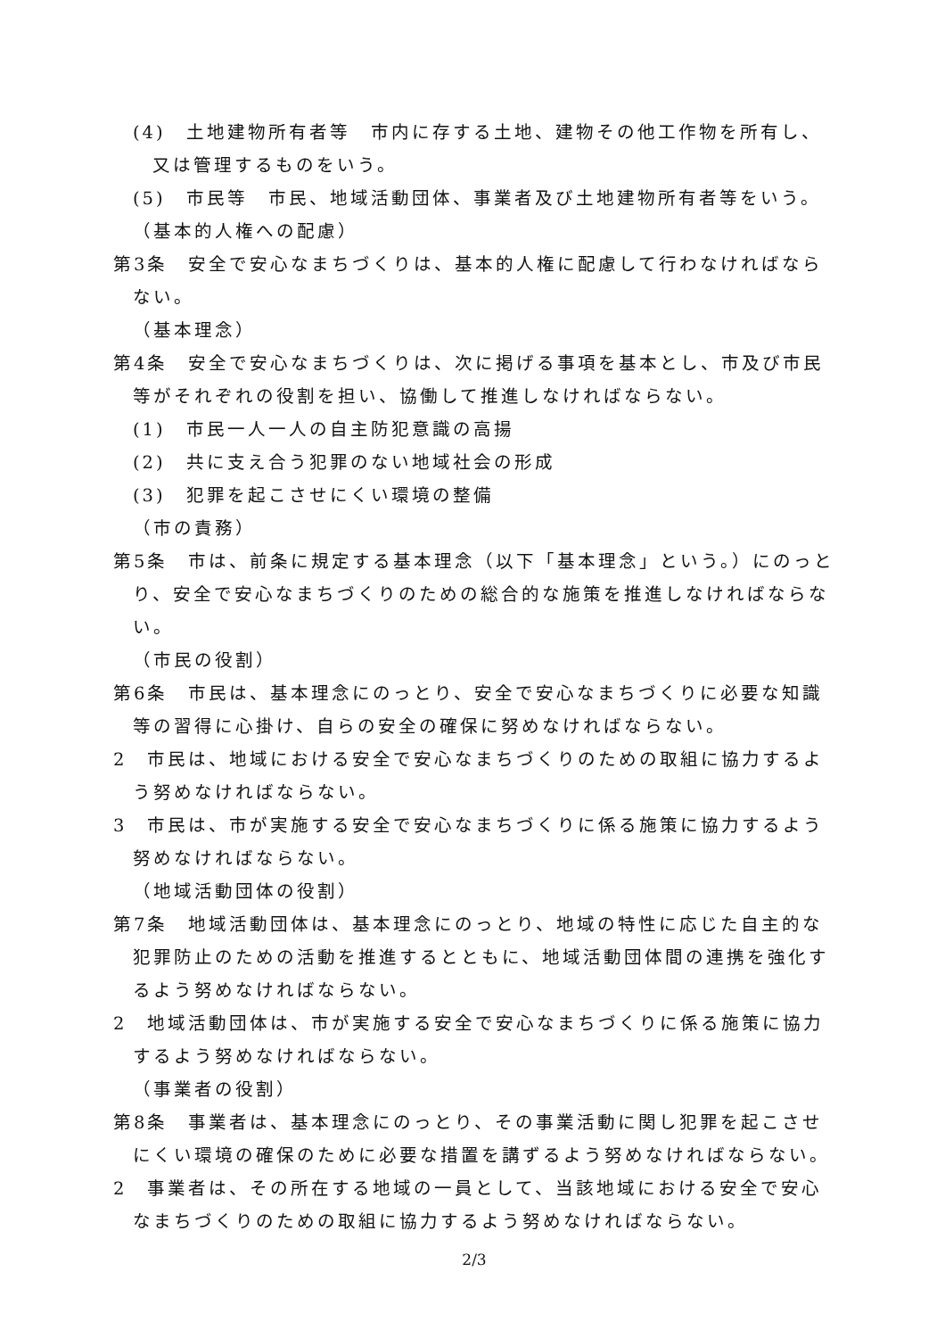(4)　土地建物所有者等　市内に存する土地、建物その他工作物を所有し、又は管理するものをいう。
(5)　市民等　市民、地域活動団体、事業者及び土地建物所有者等をいう。
（基本的人権への配慮）
第3条　安全で安心なまちづくりは、基本的人権に配慮して行わなければならない。
（基本理念）
第4条　安全で安心なまちづくりは、次に掲げる事項を基本とし、市及び市民等がそれぞれの役割を担い、協働して推進しなければならない。
(1)　市民一人一人の自主防犯意識の高揚
(2)　共に支え合う犯罪のない地域社会の形成
(3)　犯罪を起こさせにくい環境の整備
（市の責務）
第5条　市は、前条に規定する基本理念（以下「基本理念」という。）にのっとり、安全で安心なまちづくりのための総合的な施策を推進しなければならない。
（市民の役割）
第6条　市民は、基本理念にのっとり、安全で安心なまちづくりに必要な知識等の習得に心掛け、自らの安全の確保に努めなければならない。
2　市民は、地域における安全で安心なまちづくりのための取組に協力するよう努めなければならない。
3　市民は、市が実施する安全で安心なまちづくりに係る施策に協力するよう努めなければならない。
（地域活動団体の役割）
第7条　地域活動団体は、基本理念にのっとり、地域の特性に応じた自主的な犯罪防止のための活動を推進するとともに、地域活動団体間の連携を強化するよう努めなければならない。
2　地域活動団体は、市が実施する安全で安心なまちづくりに係る施策に協力するよう努めなければならない。
（事業者の役割）
第8条　事業者は、基本理念にのっとり、その事業活動に関し犯罪を起こさせにくい環境の確保のために必要な措置を講ずるよう努めなければならない。
2　事業者は、その所在する地域の一員として、当該地域における安全で安心なまちづくりのための取組に協力するよう努めなければならない。
2/3